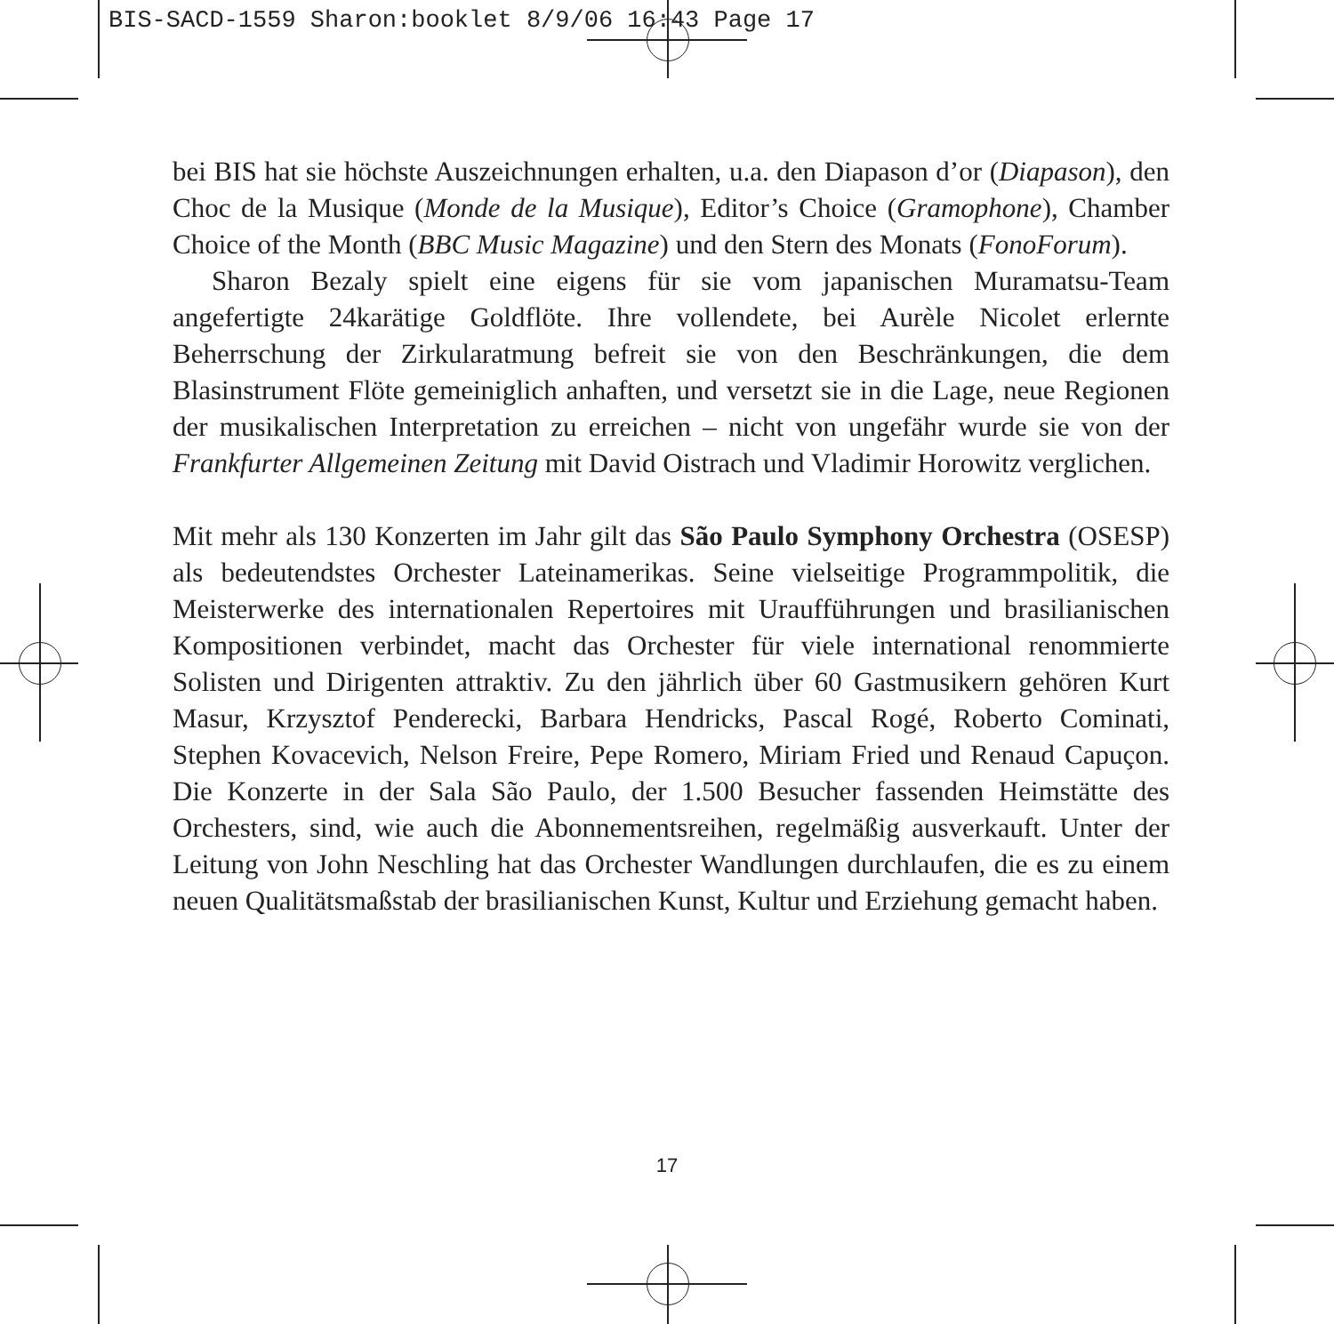BIS-SACD-1559 Sharon:booklet 8/9/06 16:43 Page 17
bei BIS hat sie höchste Auszeichnungen erhalten, u.a. den Diapason d’or (Diapason), den Choc de la Musique (Monde de la Musique), Editor’s Choice (Gramophone), Chamber Choice of the Month (BBC Music Magazine) und den Stern des Monats (FonoForum).
Sharon Bezaly spielt eine eigens für sie vom japanischen Muramatsu-Team angefertigte 24karätige Goldflöte. Ihre vollendete, bei Aurèle Nicolet erlernte Beherrschung der Zirkularatmung befreit sie von den Beschränkungen, die dem Blasinstrument Flöte gemeiniglich anhaften, und versetzt sie in die Lage, neue Regionen der musikalischen Interpretation zu erreichen – nicht von ungefähr wurde sie von der Frankfurter Allgemeinen Zeitung mit David Oistrach und Vladimir Horowitz verglichen.
Mit mehr als 130 Konzerten im Jahr gilt das São Paulo Symphony Orchestra (OSESP) als bedeutendstes Orchester Lateinamerikas. Seine vielseitige Programmpolitik, die Meisterwerke des internationalen Repertoires mit Uraufführungen und brasilianischen Kompositionen verbindet, macht das Orchester für viele international renommierte Solisten und Dirigenten attraktiv. Zu den jährlich über 60 Gastmusikern gehören Kurt Masur, Krzysztof Penderecki, Barbara Hendricks, Pascal Rogé, Roberto Cominati, Stephen Kovacevich, Nelson Freire, Pepe Romero, Miriam Fried und Renaud Capuçon. Die Konzerte in der Sala São Paulo, der 1.500 Besucher fassenden Heimstätte des Orchesters, sind, wie auch die Abonnementsreihen, regelmäßig ausverkauft. Unter der Leitung von John Neschling hat das Orchester Wandlungen durchlaufen, die es zu einem neuen Qualitätsmaßstab der brasilianischen Kunst, Kultur und Erziehung gemacht haben.
17